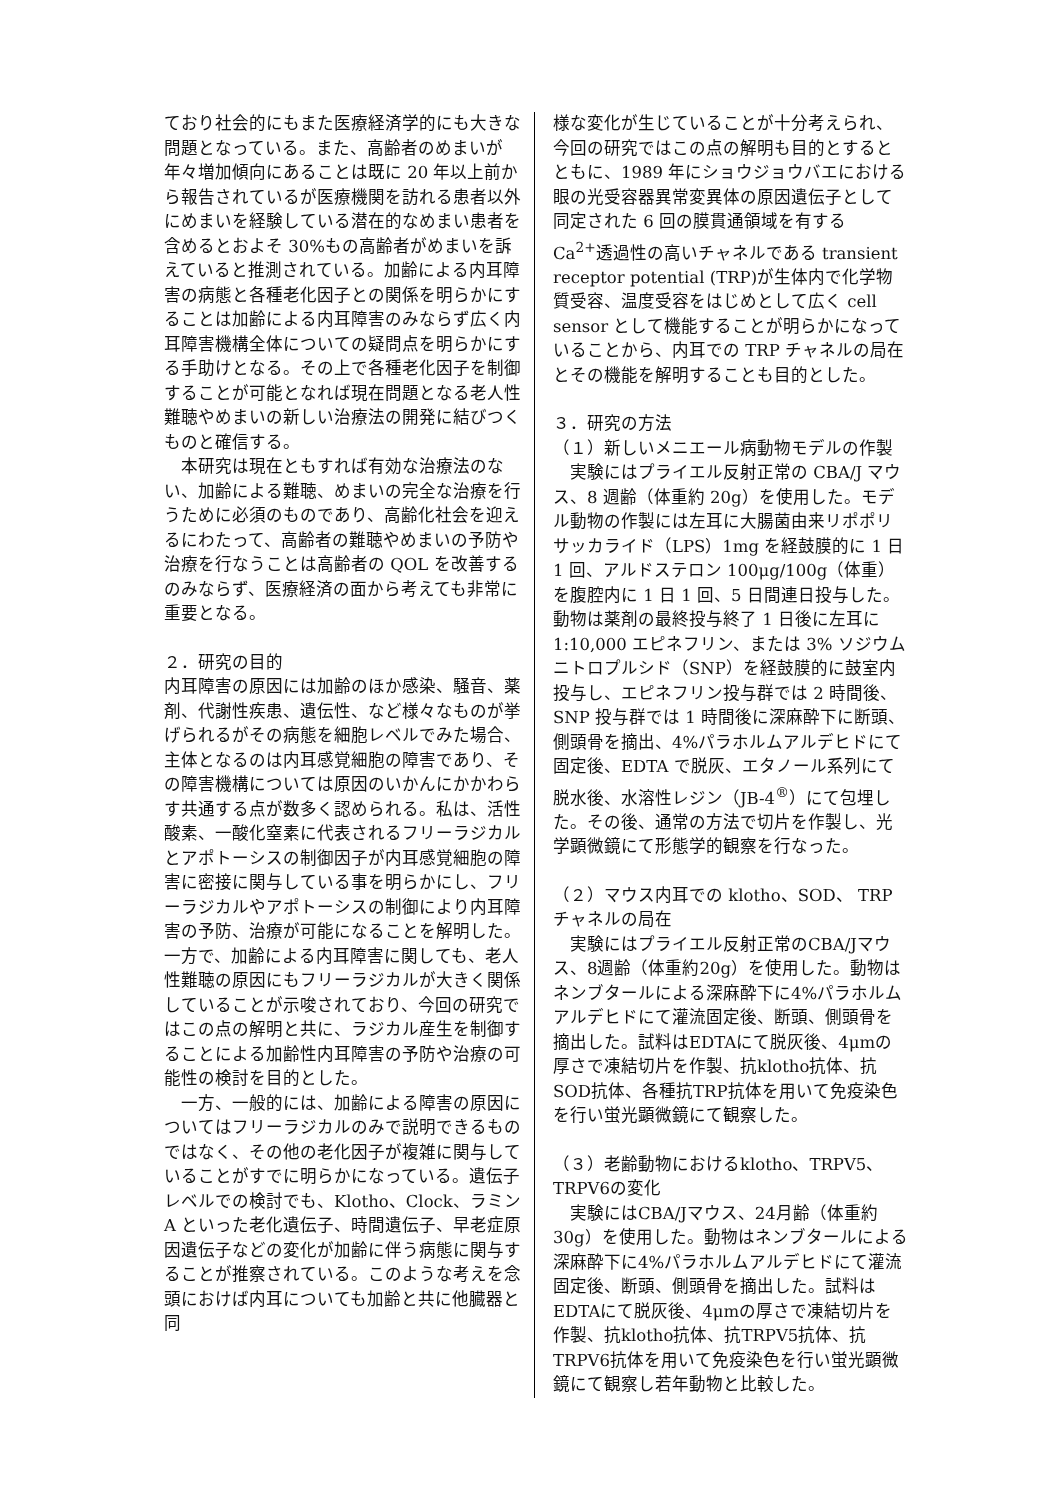ており社会的にもまた医療経済学的にも大きな問題となっている。また、高齢者のめまいが年々増加傾向にあることは既に 20 年以上前から報告されているが医療機関を訪れる患者以外にめまいを経験している潜在的なめまい患者を含めるとおよそ 30%もの高齢者がめまいを訴えていると推測されている。加齢による内耳障害の病態と各種老化因子との関係を明らかにすることは加齢による内耳障害のみならず広く内耳障害機構全体についての疑問点を明らかにする手助けとなる。その上で各種老化因子を制御することが可能となれば現在問題となる老人性難聴やめまいの新しい治療法の開発に結びつくものと確信する。
　本研究は現在ともすれば有効な治療法のない、加齢による難聴、めまいの完全な治療を行うために必須のものであり、高齢化社会を迎えるにわたって、高齢者の難聴やめまいの予防や治療を行なうことは高齢者の QOL を改善するのみならず、医療経済の面から考えても非常に重要となる。
２．研究の目的
内耳障害の原因には加齢のほか感染、騒音、薬剤、代謝性疾患、遺伝性、など様々なものが挙げられるがその病態を細胞レベルでみた場合、主体となるのは内耳感覚細胞の障害であり、その障害機構については原因のいかんにかかわらす共通する点が数多く認められる。私は、活性酸素、一酸化窒素に代表されるフリーラジカルとアポトーシスの制御因子が内耳感覚細胞の障害に密接に関与している事を明らかにし、フリーラジカルやアポトーシスの制御により内耳障害の予防、治療が可能になることを解明した。一方で、加齢による内耳障害に関しても、老人性難聴の原因にもフリーラジカルが大きく関係していることが示唆されており、今回の研究ではこの点の解明と共に、ラジカル産生を制御することによる加齢性内耳障害の予防や治療の可能性の検討を目的とした。
　一方、一般的には、加齢による障害の原因についてはフリーラジカルのみで説明できるものではなく、その他の老化因子が複雑に関与していることがすでに明らかになっている。遺伝子レベルでの検討でも、Klotho、Clock、ラミン A といった老化遺伝子、時間遺伝子、早老症原因遺伝子などの変化が加齢に伴う病態に関与することが推察されている。このような考えを念頭におけば内耳についても加齢と共に他臓器と同
様な変化が生じていることが十分考えられ、今回の研究ではこの点の解明も目的とするとともに、1989 年にショウジョウバエにおける眼の光受容器異常変異体の原因遺伝子として同定された 6 回の膜貫通領域を有する Ca<sup>2+</sup>透過性の高いチャネルである transient receptor potential (TRP)が生体内で化学物質受容、温度受容をはじめとして広く cell sensor として機能することが明らかになっていることから、内耳での TRP チャネルの局在とその機能を解明することも目的とした。
３．研究の方法
（１）新しいメニエール病動物モデルの作製
　実験にはプライエル反射正常の CBA/J マウス、8 週齢（体重約 20g）を使用した。モデル動物の作製には左耳に大腸菌由来リポポリサッカライド（LPS）1mg を経鼓膜的に 1 日 1 回、アルドステロン 100μg/100g（体重）を腹腔内に 1 日 1 回、5 日間連日投与した。動物は薬剤の最終投与終了 1 日後に左耳に 1:10,000 エピネフリン、または 3% ソジウムニトロプルシド（SNP）を経鼓膜的に鼓室内投与し、エピネフリン投与群では 2 時間後、SNP 投与群では 1 時間後に深麻酔下に断頭、側頭骨を摘出、4%パラホルムアルデヒドにて固定後、EDTA で脱灰、エタノール系列にて脱水後、水溶性レジン（JB-4<sup>®</sup>）にて包埋した。その後、通常の方法で切片を作製し、光学顕微鏡にて形態学的観察を行なった。
（２）マウス内耳での klotho、SOD、 TRP チャネルの局在
　実験にはプライエル反射正常のCBA/Jマウス、8週齢（体重約20g）を使用した。動物はネンブタールによる深麻酔下に4%パラホルムアルデヒドにて灌流固定後、断頭、側頭骨を摘出した。試料はEDTAにて脱灰後、4μmの厚さで凍結切片を作製、抗klotho抗体、抗SOD抗体、各種抗TRP抗体を用いて免疫染色を行い蛍光顕微鏡にて観察した。
（３）老齢動物におけるklotho、TRPV5、TRPV6の変化
　実験にはCBA/Jマウス、24月齢（体重約30g）を使用した。動物はネンブタールによる深麻酔下に4%パラホルムアルデヒドにて灌流固定後、断頭、側頭骨を摘出した。試料はEDTAにて脱灰後、4μmの厚さで凍結切片を作製、抗klotho抗体、抗TRPV5抗体、抗TRPV6抗体を用いて免疫染色を行い蛍光顕微鏡にて観察し若年動物と比較した。